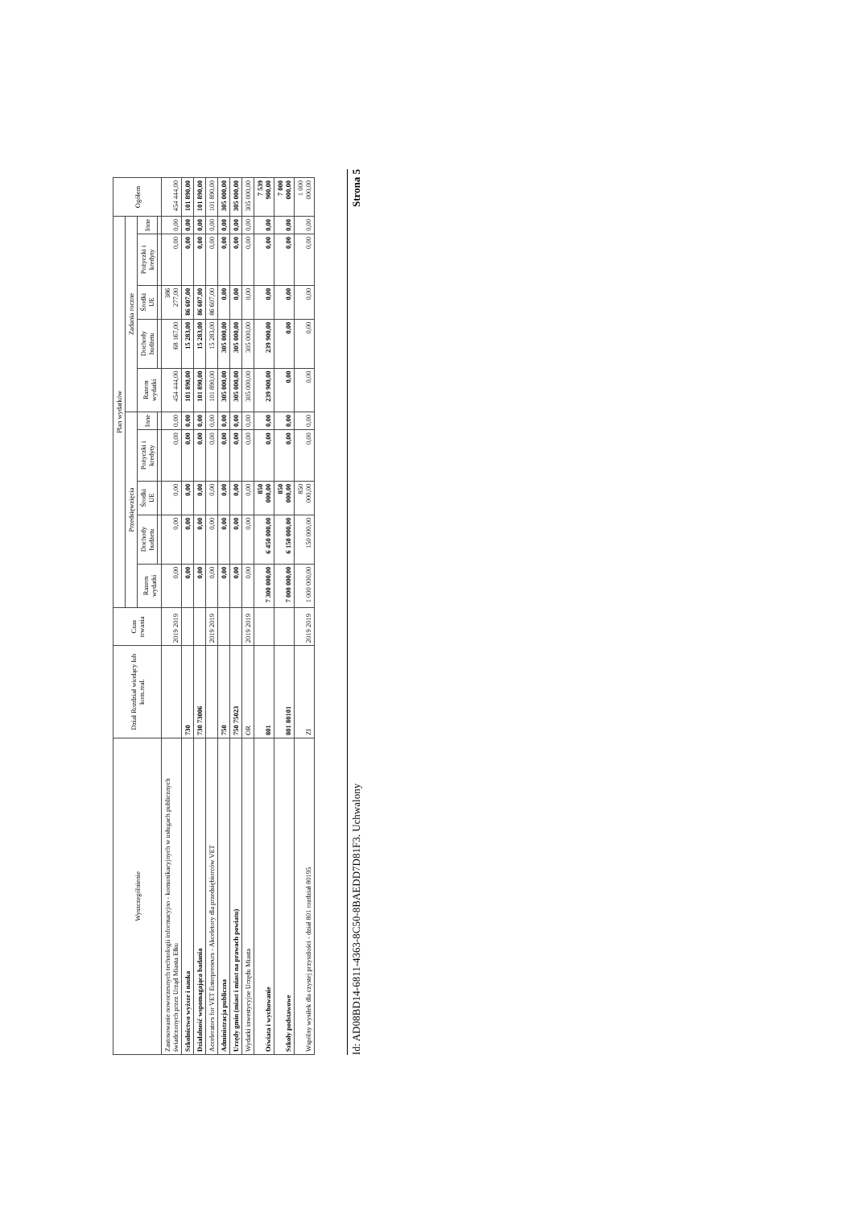| Wyszczególnienie | Dział Rozdział wiodący lub kom.real. | Czas trwania | Plan wydatków | | | | | | | | | | Ogółem |
| --- | --- | --- | --- | --- | --- | --- | --- | --- | --- | --- | --- | --- | --- |
| | | | Przedsięwzięcia | | | | | Zadania roczne | | | | | |
| | | | Razem wydatki | Dochody budżetu | Środki UE | Pożyczki i kredyty | Inne | Razem wydatki | Dochody budżetu | Środki UE | Pożyczki i kredyty | Inne | |
| Zastosowanie nowoczesnych technologii informacyjno - komunikacyjnych w usługach publicznych świadczonych przez Urząd Miasta Ełku | | 2019 2019 | 0,00 | 0,00 | 0,00 | 0,00 | 0,00 | 454 444,00 | 68 167,00 | 386 277,00 | 0,00 | 0,00 | 454 444,00 |
| Szkolnictwo wyższe i nauka | 730 | | 0,00 | 0,00 | 0,00 | 0,00 | 0,00 | 101 890,00 | 15 283,00 | 86 607,00 | 0,00 | 0,00 | 101 890,00 |
| Działalność wspomagająca badania | 730 73006 | | 0,00 | 0,00 | 0,00 | 0,00 | 0,00 | 101 890,00 | 15 283,00 | 86 607,00 | 0,00 | 0,00 | 101 890,00 |
| Accelerators for VET Enterpreneurs - Akceletory dla przedsiębiorców VET | | 2019 2019 | 0,00 | 0,00 | 0,00 | 0,00 | 0,00 | 101 890,00 | 15 283,00 | 86 607,00 | 0,00 | 0,00 | 101 890,00 |
| Administracja publiczna | 750 | | 0,00 | 0,00 | 0,00 | 0,00 | 0,00 | 305 000,00 | 305 000,00 | 0,00 | 0,00 | 0,00 | 305 000,00 |
| Urzędy gmin (miast i miast na prawach powiatu) | 750 75023 | | 0,00 | 0,00 | 0,00 | 0,00 | 0,00 | 305 000,00 | 305 000,00 | 0,00 | 0,00 | 0,00 | 305 000,00 |
| Wydatki inwestycyjne Urzędu Miasta | OR | 2019 2019 | 0,00 | 0,00 | 0,00 | 0,00 | 0,00 | 305 000,00 | 305 000,00 | 0,00 | 0,00 | 0,00 | 305 000,00 |
| Oświata i wychowanie | 801 | | 7 300 000,00 | 6 450 000,00 | 850 000,00 | 0,00 | 0,00 | 239 900,00 | 239 900,00 | 0,00 | 0,00 | 0,00 | 7 539 900,00 |
| Szkoły podstawowe | 801 80101 | | 7 000 000,00 | 6 150 000,00 | 850 000,00 | 0,00 | 0,00 | 0,00 | 0,00 | 0,00 | 0,00 | 0,00 | 7 000 000,00 |
| Wspólny wysiłek dla czystej przyszłości - dział 801 rozdział 80195 | ZI | 2019 2019 | 1 000 000,00 | 150 000,00 | 850 000,00 | 0,00 | 0,00 | 0,00 | 0,00 | 0,00 | 0,00 | 0,00 | 1 000 000,00 |
Id: AD08BD14-6811-4363-8C50-8BAEDD7D81F3. Uchwalony Strona 5